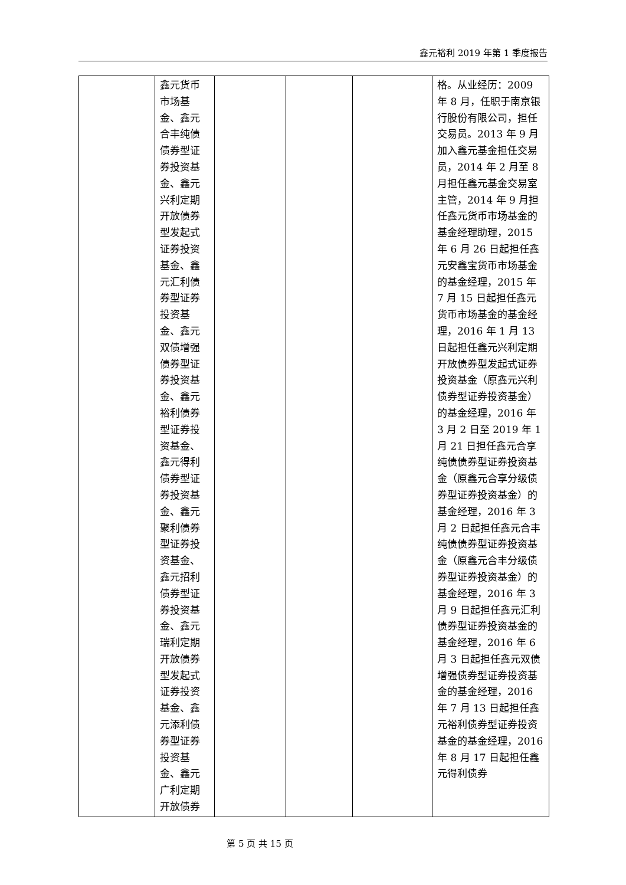鑫元裕利 2019 年第 1 季度报告
| | 鑫元货币市场基金、鑫元合丰纯债债券型证券投资基金、鑫元兴利定期开放债券型发起式证券投资基金、鑫元汇利债券型证券投资基金、鑫元双债增强债券型证券投资基金、鑫元裕利债券型证券投资基金、鑫元得利债券型证券投资基金、鑫元聚利债券型证券投资基金、鑫元招利债券型证券投资基金、鑫元瑞利定期开放债券型发起式证券投资基金、鑫元添利债券型证券投资基金、鑫元广利定期开放债券 | | | | 格。从业经历：2009 年 8 月，任职于南京银行股份有限公司，担任交易员。2013 年 9 月加入鑫元基金担任交易员，2014 年 2 月至 8 月担任鑫元基金交易室主管，2014 年 9 月担任鑫元货币市场基金的基金经理助理，2015 年 6 月 26 日起担任鑫元安鑫宝货币市场基金的基金经理，2015 年 7 月 15 日起担任鑫元货币市场基金的基金经理，2016 年 1 月 13 日起担任鑫元兴利定期开放债券型发起式证券投资基金（原鑫元兴利债券型证券投资基金）的基金经理，2016 年 3 月 2 日至 2019 年 1 月 21 日担任鑫元合享纯债债券型证券投资基金（原鑫元合享分级债券型证券投资基金）的基金经理，2016 年 3 月 2 日起担任鑫元合丰纯债债券型证券投资基金（原鑫元合丰分级债券型证券投资基金）的基金经理，2016 年 3 月 9 日起担任鑫元汇利债券型证券投资基金的基金经理，2016 年 6 月 3 日起担任鑫元双债增强债券型证券投资基金的基金经理，2016 年 7 月 13 日起担任鑫元裕利债券型证券投资基金的基金经理，2016 年 8 月 17 日起担任鑫元得利债券 |
第 5 页 共 15 页